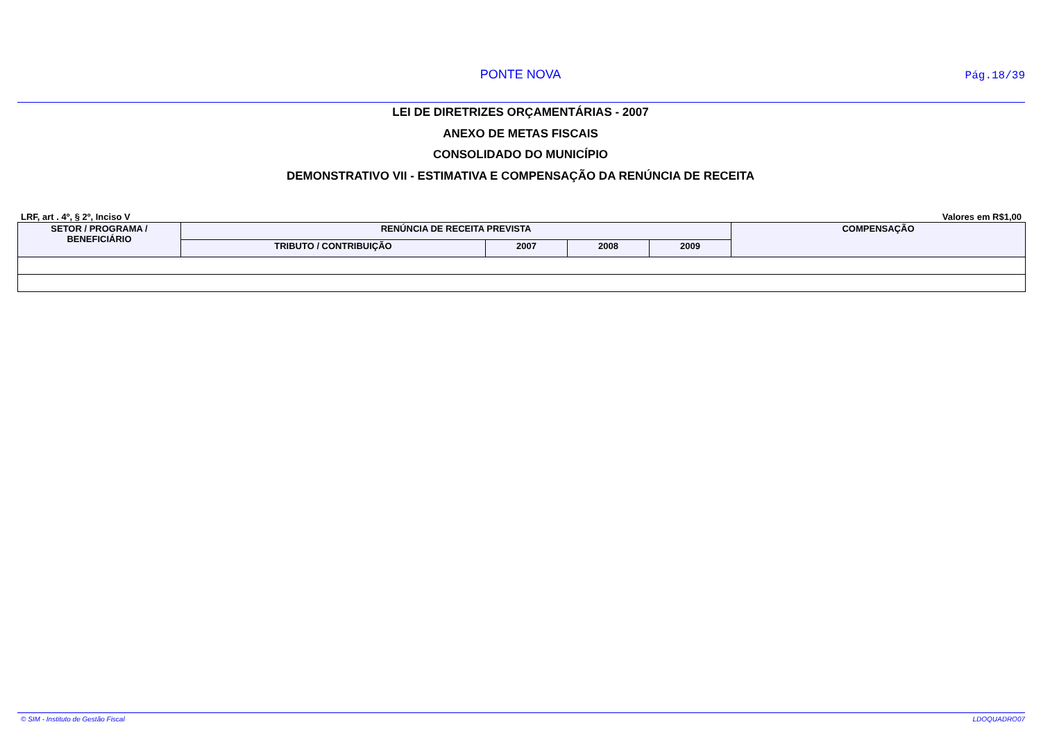PONTE NOVA Pág.18/39
LEI DE DIRETRIZES ORÇAMENTÁRIAS - 2007
ANEXO DE METAS FISCAIS
CONSOLIDADO DO MUNICÍPIO
DEMONSTRATIVO VII - ESTIMATIVA E COMPENSAÇÃO DA RENÚNCIA DE RECEITA
LRF, art . 4º, § 2º, Inciso V Valores em R$1,00
| SETOR / PROGRAMA / BENEFICIÁRIO | RENÚNCIA DE RECEITA PREVISTA | | | | COMPENSAÇÃO |
| --- | --- | --- | --- | --- | --- |
| | TRIBUTO / CONTRIBUIÇÃO | 2007 | 2008 | 2009 | |
© SIM - Instituto de Gestão Fiscal LDOQUADRO07